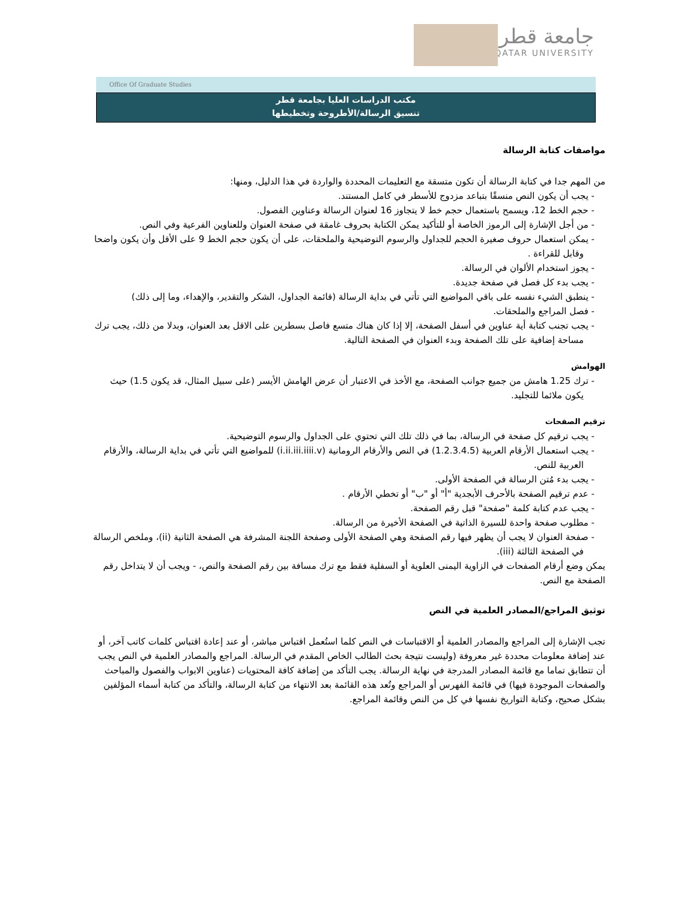جامعة قطر
QATAR UNIVERSITY
Office Of Graduate Studies
مكتب الدراسات العليا بجامعة قطر
تنسيق الرسالة/الأطروحة وتخطيطها
مواصفات كتابة الرسالة
من المهم جدا في كتابة الرسالة أن تكون متسقة مع التعليمات المحددة والواردة في هذا الدليل، ومنها:
- يجب أن يكون النص منسقًا بتباعد مزدوج للأسطر في كامل المستند.
- حجم الخط 12، ويسمح باستعمال حجم خط لا يتجاوز 16 لعنوان الرسالة وعناوين الفصول.
- من أجل الإشارة إلى الرموز الخاصة أو للتأكيد يمكن الكتابة بحروف غامقة في صفحة العنوان وللعناوين الفرعية وفي النص.
- يمكن استعمال حروف صغيرة الحجم للجداول والرسوم التوضيحية والملحقات، على أن يكون حجم الخط 9 على الأقل وأن يكون واضحا وقابل للقراءة .
- يجوز استخدام الألوان في الرسالة.
- يجب بدء كل فصل في صفحة جديدة.
- ينطبق الشيء نفسه على باقي المواضيع التي تأتي في بداية الرسالة (قائمة الجداول، الشكر والتقدير، والإهداء، وما إلى ذلك)
- فصل المراجع والملحقات.
- يجب تجنب كتابة أية عناوين في أسفل الصفحة، إلا إذا كان هناك متسع فاصل بسطرين على الاقل بعد العنوان، وبدلا من ذلك، يجب ترك مساحة إضافية على تلك الصفحة وبدء العنوان في الصفحة التالية.
الهوامش
- ترك 1.25 هامش من جميع جوانب الصفحة، مع الأخذ في الاعتبار أن عرض الهامش الأيسر (على سبيل المثال، قد يكون 1.5) حيث يكون ملائما للتجليد.
ترقيم الصفحات
- يجب ترقيم كل صفحة في الرسالة، بما في ذلك تلك التي تحتوي على الجداول والرسوم التوضيحية.
- يجب استعمال الأرقام العربية (1.2.3.4.5) في النص والأرقام الرومانية (i.ii.iii.iiii.v) للمواضيع التي تأتي في بداية الرسالة، والأرقام العربية للنص.
- يجب بدء مُتن الرسالة في الصفحة الأولى.
- عدم ترقيم الصفحة بالأحرف الأبجدية "أ" أو "ب" أو تخطي الأرقام .
- يجب عدم كتابة كلمة "صفحة" قبل رقم الصفحة.
- مطلوب صفحة واحدة للسيرة الذاتية في الصفحة الأخيرة من الرسالة.
- صفحة العنوان لا يجب أن يظهر فيها رقم الصفحة وهي الصفحة الأولى وصفحة اللجنة المشرفة هي الصفحة الثانية (ii)، وملخص الرسالة في الصفحة الثالثة (iii).
يمكن وضع أرقام الصفحات في الزاوية اليمنى العلوية أو السفلية فقط مع ترك مسافة بين رقم الصفحة والنص، - ويجب أن لا يتداخل رقم الصفحة مع النص.
توثيق المراجع/المصادر العلمية في النص
تجب الإشارة إلى المراجع والمصادر العلمية أو الاقتباسات في النص كلما استُعمل اقتباس مباشر، أو عند إعادة اقتباس كلمات كاتب آخر، أو عند إضافة معلومات محددة غير معروفة (وليست نتيجة بحث الطالب الخاص المقدم في الرسالة. المراجع والمصادر العلمية في النص يجب أن تتطابق تماما مع قائمة المصادر المدرجة في نهاية الرسالة. يجب التأكد من إضافة كافة المحتويات (عناوين الابواب والفصول والمباحث والصفحات الموجودة فيها) في قائمة الفهرس أو المراجع وتُعد هذه القائمة بعد الانتهاء من كتابة الرسالة، والتأكد من كتابة أسماء المؤلفين بشكل صحيح، وكتابة التواريخ نفسها في كل من النص وقائمة المراجع.